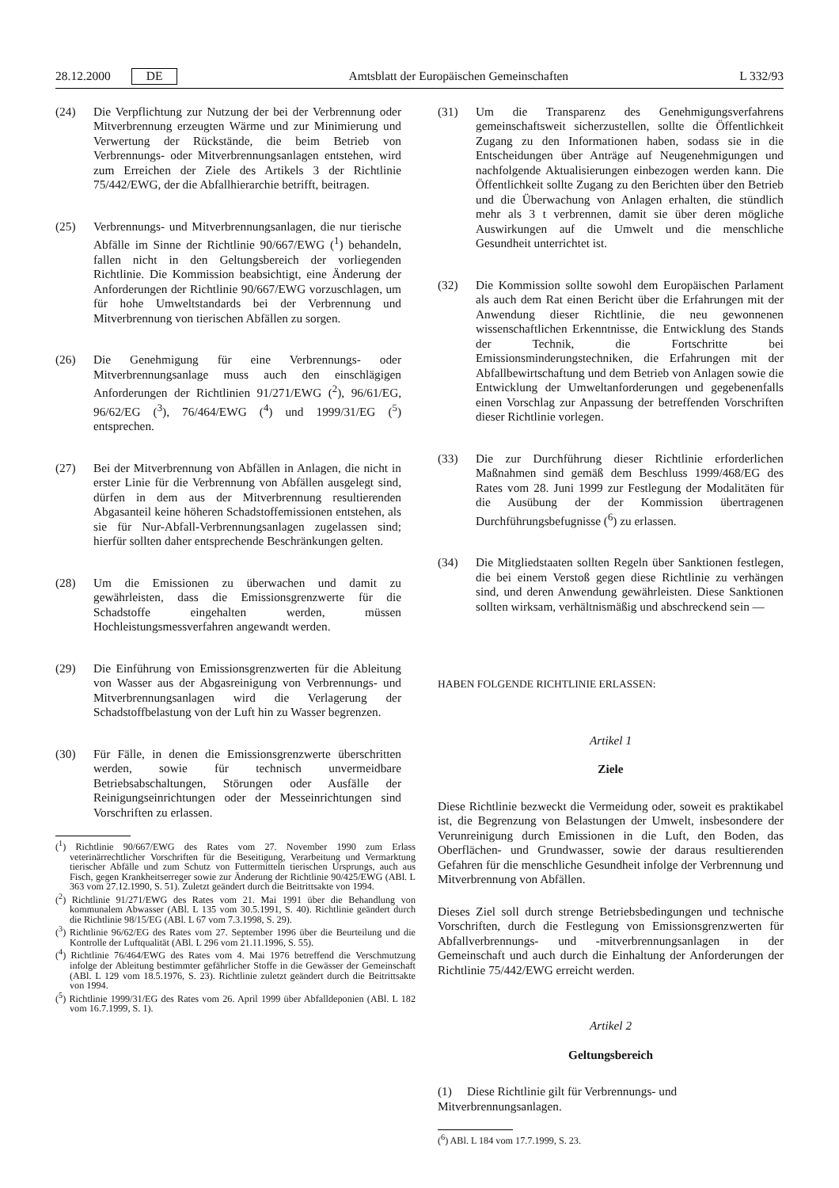28.12.2000 DE Amtsblatt der Europäischen Gemeinschaften L 332/93
(24) Die Verpflichtung zur Nutzung der bei der Verbrennung oder Mitverbrennung erzeugten Wärme und zur Minimierung und Verwertung der Rückstände, die beim Betrieb von Verbrennungs- oder Mitverbrennungsanlagen entstehen, wird zum Erreichen der Ziele des Artikels 3 der Richtlinie 75/442/EWG, der die Abfallhierarchie betrifft, beitragen.
(25) Verbrennungs- und Mitverbrennungsanlagen, die nur tierische Abfälle im Sinne der Richtlinie 90/667/EWG (<sup>1</sup>) behandeln, fallen nicht in den Geltungsbereich der vorliegenden Richtlinie. Die Kommission beabsichtigt, eine Änderung der Anforderungen der Richtlinie 90/667/EWG vorzuschlagen, um für hohe Umweltstandards bei der Verbrennung und Mitverbrennung von tierischen Abfällen zu sorgen.
(26) Die Genehmigung für eine Verbrennungs- oder Mitverbrennungsanlage muss auch den einschlägigen Anforderungen der Richtlinien 91/271/EWG (<sup>2</sup>), 96/61/EG, 96/62/EG (<sup>3</sup>), 76/464/EWG (<sup>4</sup>) und 1999/31/EG (<sup>5</sup>) entsprechen.
(27) Bei der Mitverbrennung von Abfällen in Anlagen, die nicht in erster Linie für die Verbrennung von Abfällen ausgelegt sind, dürfen in dem aus der Mitverbrennung resultierenden Abgasanteil keine höheren Schadstoffemissionen entstehen, als sie für Nur-Abfall-Verbrennungsanlagen zugelassen sind; hierfür sollten daher entsprechende Beschränkungen gelten.
(28) Um die Emissionen zu überwachen und damit zu gewährleisten, dass die Emissionsgrenzwerte für die Schadstoffe eingehalten werden, müssen Hochleistungsmessverfahren angewandt werden.
(29) Die Einführung von Emissionsgrenzwerten für die Ableitung von Wasser aus der Abgasreinigung von Verbrennungs- und Mitverbrennungsanlagen wird die Verlagerung der Schadstoffbelastung von der Luft hin zu Wasser begrenzen.
(30) Für Fälle, in denen die Emissionsgrenzwerte überschritten werden, sowie für technisch unvermeidbare Betriebsabschaltungen, Störungen oder Ausfälle der Reinigungseinrichtungen oder der Messeinrichtungen sind Vorschriften zu erlassen.
(<sup>1</sup>) Richtlinie 90/667/EWG des Rates vom 27. November 1990 zum Erlass veterinärrechtlicher Vorschriften für die Beseitigung, Verarbeitung und Vermarktung tierischer Abfälle und zum Schutz von Futtermitteln tierischen Ursprungs, auch aus Fisch, gegen Krankheitserreger sowie zur Änderung der Richtlinie 90/425/EWG (ABl. L 363 vom 27.12.1990, S. 51). Zuletzt geändert durch die Beitrittsakte von 1994.
(<sup>2</sup>) Richtlinie 91/271/EWG des Rates vom 21. Mai 1991 über die Behandlung von kommunalem Abwasser (ABl. L 135 vom 30.5.1991, S. 40). Richtlinie geändert durch die Richtlinie 98/15/EG (ABl. L 67 vom 7.3.1998, S. 29).
(<sup>3</sup>) Richtlinie 96/62/EG des Rates vom 27. September 1996 über die Beurteilung und die Kontrolle der Luftqualität (ABl. L 296 vom 21.11.1996, S. 55).
(<sup>4</sup>) Richtlinie 76/464/EWG des Rates vom 4. Mai 1976 betreffend die Verschmutzung infolge der Ableitung bestimmter gefährlicher Stoffe in die Gewässer der Gemeinschaft (ABl. L 129 vom 18.5.1976, S. 23). Richtlinie zuletzt geändert durch die Beitrittsakte von 1994.
(<sup>5</sup>) Richtlinie 1999/31/EG des Rates vom 26. April 1999 über Abfalldeponien (ABl. L 182 vom 16.7.1999, S. 1).
(31) Um die Transparenz des Genehmigungsverfahrens gemeinschaftsweit sicherzustellen, sollte die Öffentlichkeit Zugang zu den Informationen haben, sodass sie in die Entscheidungen über Anträge auf Neugenehmigungen und nachfolgende Aktualisierungen einbezogen werden kann. Die Öffentlichkeit sollte Zugang zu den Berichten über den Betrieb und die Überwachung von Anlagen erhalten, die stündlich mehr als 3 t verbrennen, damit sie über deren mögliche Auswirkungen auf die Umwelt und die menschliche Gesundheit unterrichtet ist.
(32) Die Kommission sollte sowohl dem Europäischen Parlament als auch dem Rat einen Bericht über die Erfahrungen mit der Anwendung dieser Richtlinie, die neu gewonnenen wissenschaftlichen Erkenntnisse, die Entwicklung des Stands der Technik, die Fortschritte bei Emissionsminderungstechniken, die Erfahrungen mit der Abfallbewirtschaftung und dem Betrieb von Anlagen sowie die Entwicklung der Umweltanforderungen und gegebenenfalls einen Vorschlag zur Anpassung der betreffenden Vorschriften dieser Richtlinie vorlegen.
(33) Die zur Durchführung dieser Richtlinie erforderlichen Maßnahmen sind gemäß dem Beschluss 1999/468/EG des Rates vom 28. Juni 1999 zur Festlegung der Modalitäten für die Ausübung der der Kommission übertragenen Durchführungsbefugnisse (<sup>6</sup>) zu erlassen.
(34) Die Mitgliedstaaten sollten Regeln über Sanktionen festlegen, die bei einem Verstoß gegen diese Richtlinie zu verhängen sind, und deren Anwendung gewährleisten. Diese Sanktionen sollten wirksam, verhältnismäßig und abschreckend sein —
HABEN FOLGENDE RICHTLINIE ERLASSEN:
Artikel 1
Ziele
Diese Richtlinie bezweckt die Vermeidung oder, soweit es praktikabel ist, die Begrenzung von Belastungen der Umwelt, insbesondere der Verunreinigung durch Emissionen in die Luft, den Boden, das Oberflächen- und Grundwasser, sowie der daraus resultierenden Gefahren für die menschliche Gesundheit infolge der Verbrennung und Mitverbrennung von Abfällen.
Dieses Ziel soll durch strenge Betriebsbedingungen und technische Vorschriften, durch die Festlegung von Emissionsgrenzwerten für Abfallverbrennungs- und -mitverbrennungsanlagen in der Gemeinschaft und auch durch die Einhaltung der Anforderungen der Richtlinie 75/442/EWG erreicht werden.
Artikel 2
Geltungsbereich
(1) Diese Richtlinie gilt für Verbrennungs- und Mitverbrennungsanlagen.
(<sup>6</sup>) ABl. L 184 vom 17.7.1999, S. 23.